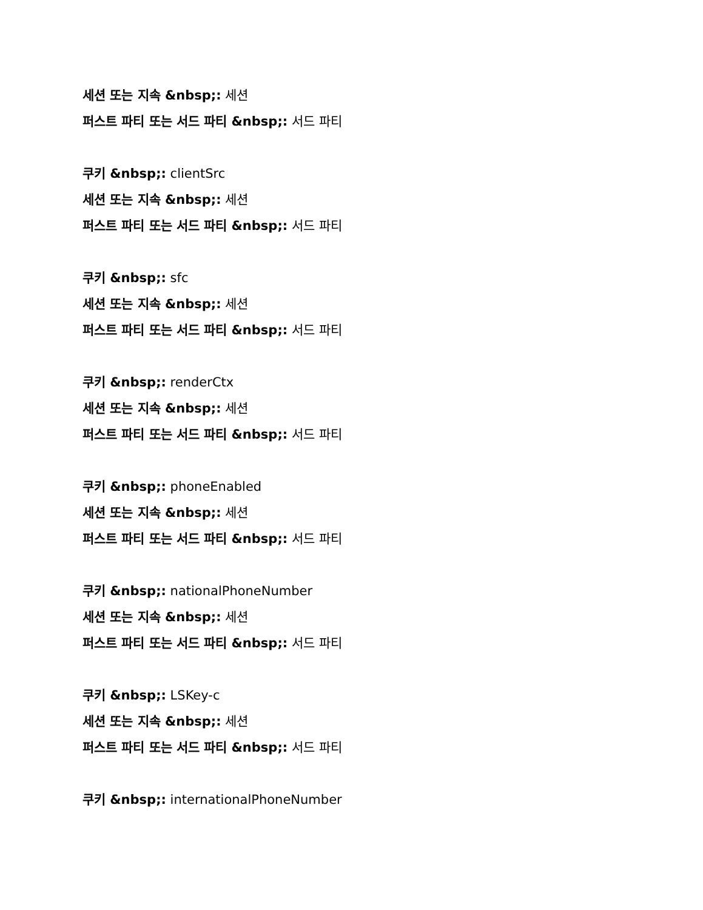세션 또는 지속 &nbsp;: 세션
퍼스트 파티 또는 서드 파티 &nbsp;: 서드 파티
쿠키 &nbsp;: clientSrc
세션 또는 지속 &nbsp;: 세션
퍼스트 파티 또는 서드 파티 &nbsp;: 서드 파티
쿠키 &nbsp;: sfc
세션 또는 지속 &nbsp;: 세션
퍼스트 파티 또는 서드 파티 &nbsp;: 서드 파티
쿠키 &nbsp;: renderCtx
세션 또는 지속 &nbsp;: 세션
퍼스트 파티 또는 서드 파티 &nbsp;: 서드 파티
쿠키 &nbsp;: phoneEnabled
세션 또는 지속 &nbsp;: 세션
퍼스트 파티 또는 서드 파티 &nbsp;: 서드 파티
쿠키 &nbsp;: nationalPhoneNumber
세션 또는 지속 &nbsp;: 세션
퍼스트 파티 또는 서드 파티 &nbsp;: 서드 파티
쿠키 &nbsp;: LSKey-c
세션 또는 지속 &nbsp;: 세션
퍼스트 파티 또는 서드 파티 &nbsp;: 서드 파티
쿠키 &nbsp;: internationalPhoneNumber